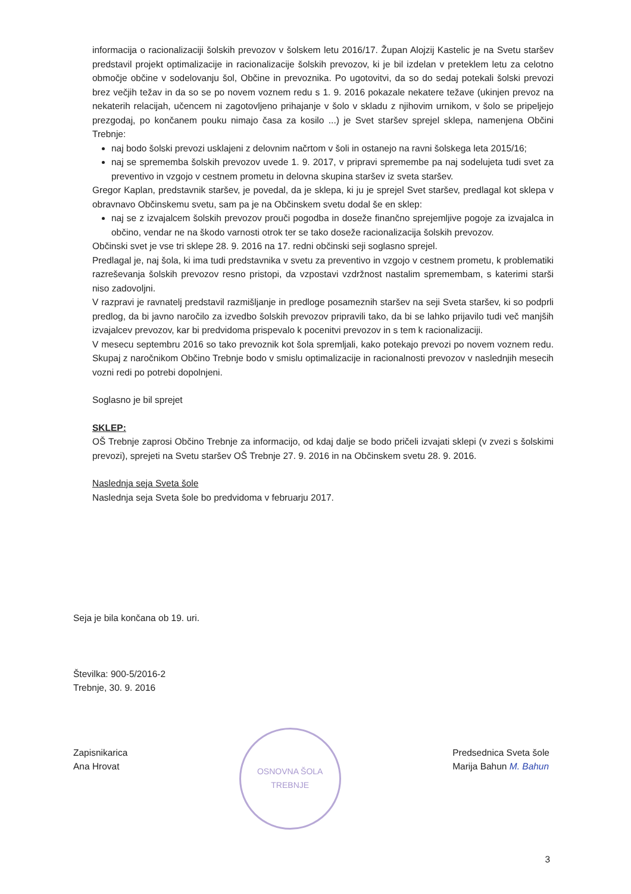informacija o racionalizaciji šolskih prevozov v šolskem letu 2016/17. Župan Alojzij Kastelic je na Svetu staršev predstavil projekt optimalizacije in racionalizacije šolskih prevozov, ki je bil izdelan v preteklem letu za celotno območje občine v sodelovanju šol, Občine in prevoznika. Po ugotovitvi, da so do sedaj potekali šolski prevozi brez večjih težav in da so se po novem voznem redu s 1. 9. 2016 pokazale nekatere težave (ukinjen prevoz na nekaterih relacijah, učencem ni zagotovljeno prihajanje v šolo v skladu z njihovim urnikom, v šolo se pripeljejo prezgodaj, po končanem pouku nimajo časa za kosilo ...) je Svet staršev sprejel sklepa, namenjena Občini Trebnje:
naj bodo šolski prevozi usklajeni z delovnim načrtom v šoli in ostanejo na ravni šolskega leta 2015/16;
naj se sprememba šolskih prevozov uvede 1. 9. 2017, v pripravi spremembe pa naj sodelujeta tudi svet za preventivo in vzgojo v cestnem prometu in delovna skupina staršev iz sveta staršev.
Gregor Kaplan, predstavnik staršev, je povedal, da je sklepa, ki ju je sprejel Svet staršev, predlagal kot sklepa v obravnavo Občinskemu svetu, sam pa je na Občinskem svetu dodal še en sklep:
naj se z izvajalcem šolskih prevozov prouči pogodba in doseže finančno sprejemljive pogoje za izvajalca in občino, vendar ne na škodo varnosti otrok ter se tako doseže racionalizacija šolskih prevozov.
Občinski svet je vse tri sklepe 28. 9. 2016 na 17. redni občinski seji soglasno sprejel.
Predlagal je, naj šola, ki ima tudi predstavnika v svetu za preventivo in vzgojo v cestnem prometu, k problematiki razreševanja šolskih prevozov resno pristopi, da vzpostavi vzdržnost nastalim spremembam, s katerimi starši niso zadovoljni.
V razpravi je ravnatelj predstavil razmišljanje in predloge posameznih staršev na seji Sveta staršev, ki so podprli predlog, da bi javno naročilo za izvedbo šolskih prevozov pripravili tako, da bi se lahko prijavilo tudi več manjših izvajalcev prevozov, kar bi predvidoma prispevalo k pocenitvi prevozov in s tem k racionalizaciji.
V mesecu septembru 2016 so tako prevoznik kot šola spremljali, kako potekajo prevozi po novem voznem redu. Skupaj z naročnikom Občino Trebnje bodo v smislu optimalizacije in racionalnosti prevozov v naslednjih mesecih vozni redi po potrebi dopolnjeni.
Soglasno je bil sprejet
SKLEP:
OŠ Trebnje zaprosi Občino Trebnje za informacijo, od kdaj dalje se bodo pričeli izvajati sklepi (v zvezi s šolskimi prevozi), sprejeti na Svetu staršev OŠ Trebnje 27. 9. 2016 in na Občinskem svetu 28. 9. 2016.
Naslednja seja Sveta šole
Naslednja seja Sveta šole bo predvidoma v februarju 2017.
Seja je bila končana ob 19. uri.
Številka: 900-5/2016-2
Trebnje, 30. 9. 2016
Zapisnikarica
Ana Hrovat
OSNOVNA ŠOLA TREBNJE
Predsednica Sveta šole
Marija Bahun M. Bahun
3